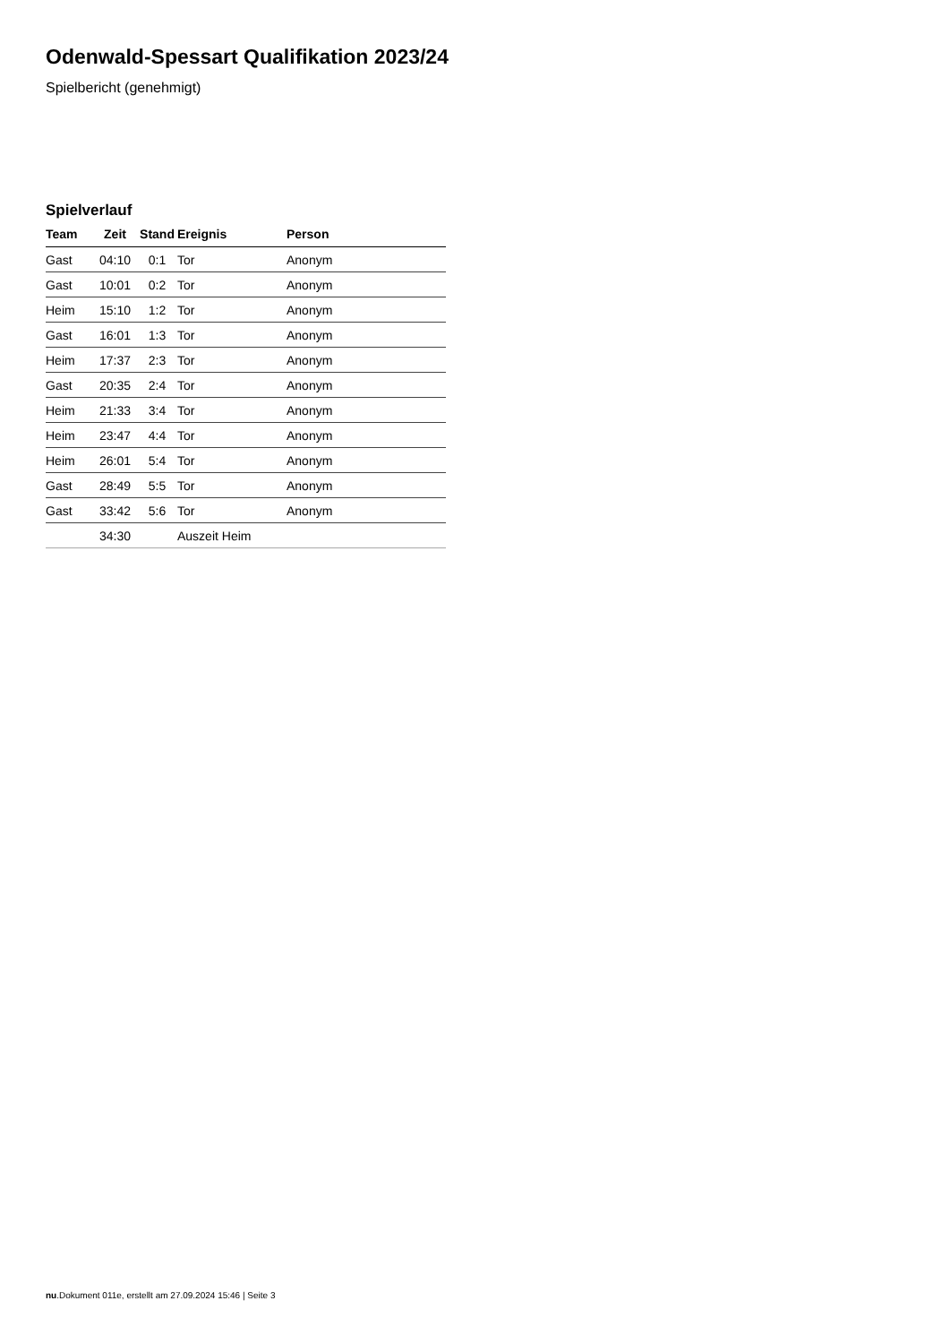Odenwald-Spessart Qualifikation 2023/24
Spielbericht (genehmigt)
Spielverlauf
| Team | Zeit | Stand | Ereignis | Person |
| --- | --- | --- | --- | --- |
| Gast | 04:10 | 0:1 | Tor | Anonym |
| Gast | 10:01 | 0:2 | Tor | Anonym |
| Heim | 15:10 | 1:2 | Tor | Anonym |
| Gast | 16:01 | 1:3 | Tor | Anonym |
| Heim | 17:37 | 2:3 | Tor | Anonym |
| Gast | 20:35 | 2:4 | Tor | Anonym |
| Heim | 21:33 | 3:4 | Tor | Anonym |
| Heim | 23:47 | 4:4 | Tor | Anonym |
| Heim | 26:01 | 5:4 | Tor | Anonym |
| Gast | 28:49 | 5:5 | Tor | Anonym |
| Gast | 33:42 | 5:6 | Tor | Anonym |
| | 34:30 | | Auszeit Heim | |
nu.Dokument 011e, erstellt am 27.09.2024 15:46 | Seite 3